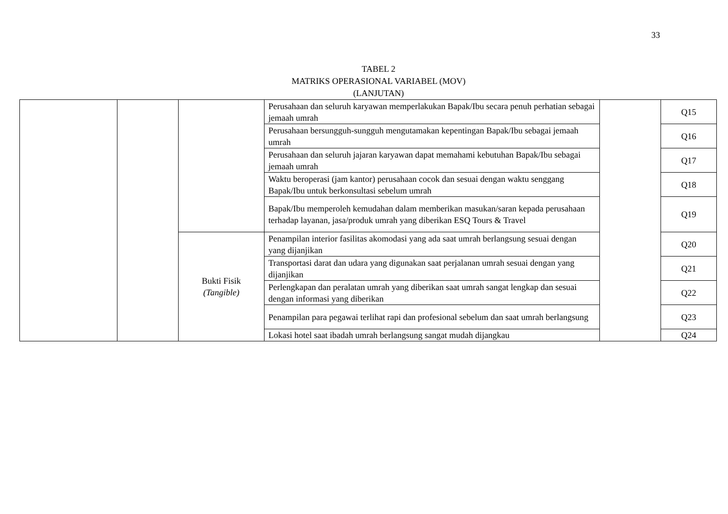33
TABEL 2
MATRIKS OPERASIONAL VARIABEL (MOV)
(LANJUTAN)
| | | | Perusahaan dan seluruh karyawan memperlakukan Bapak/Ibu secara penuh perhatian sebagai jemaah umrah | | Q15 |
| | | | Perusahaan bersungguh-sungguh mengutamakan kepentingan Bapak/Ibu sebagai jemaah umrah | | Q16 |
| | | | Perusahaan dan seluruh jajaran karyawan dapat memahami kebutuhan Bapak/Ibu sebagai jemaah umrah | | Q17 |
| | | | Waktu beroperasi (jam kantor) perusahaan cocok dan sesuai dengan waktu senggang Bapak/Ibu untuk berkonsultasi sebelum umrah | | Q18 |
| | | | Bapak/Ibu memperoleh kemudahan dalam memberikan masukan/saran kepada perusahaan terhadap layanan, jasa/produk umrah yang diberikan ESQ Tours & Travel | | Q19 |
| | | Bukti Fisik (Tangible) | Penampilan interior fasilitas akomodasi yang ada saat umrah berlangsung sesuai dengan yang dijanjikan | | Q20 |
| | | | Transportasi darat dan udara yang digunakan saat perjalanan umrah sesuai dengan yang dijanjikan | | Q21 |
| | | | Perlengkapan dan peralatan umrah yang diberikan saat umrah sangat lengkap dan sesuai dengan informasi yang diberikan | | Q22 |
| | | | Penampilan para pegawai terlihat rapi dan profesional sebelum dan saat umrah berlangsung | | Q23 |
| | | | Lokasi hotel saat ibadah umrah berlangsung sangat mudah dijangkau | | Q24 |